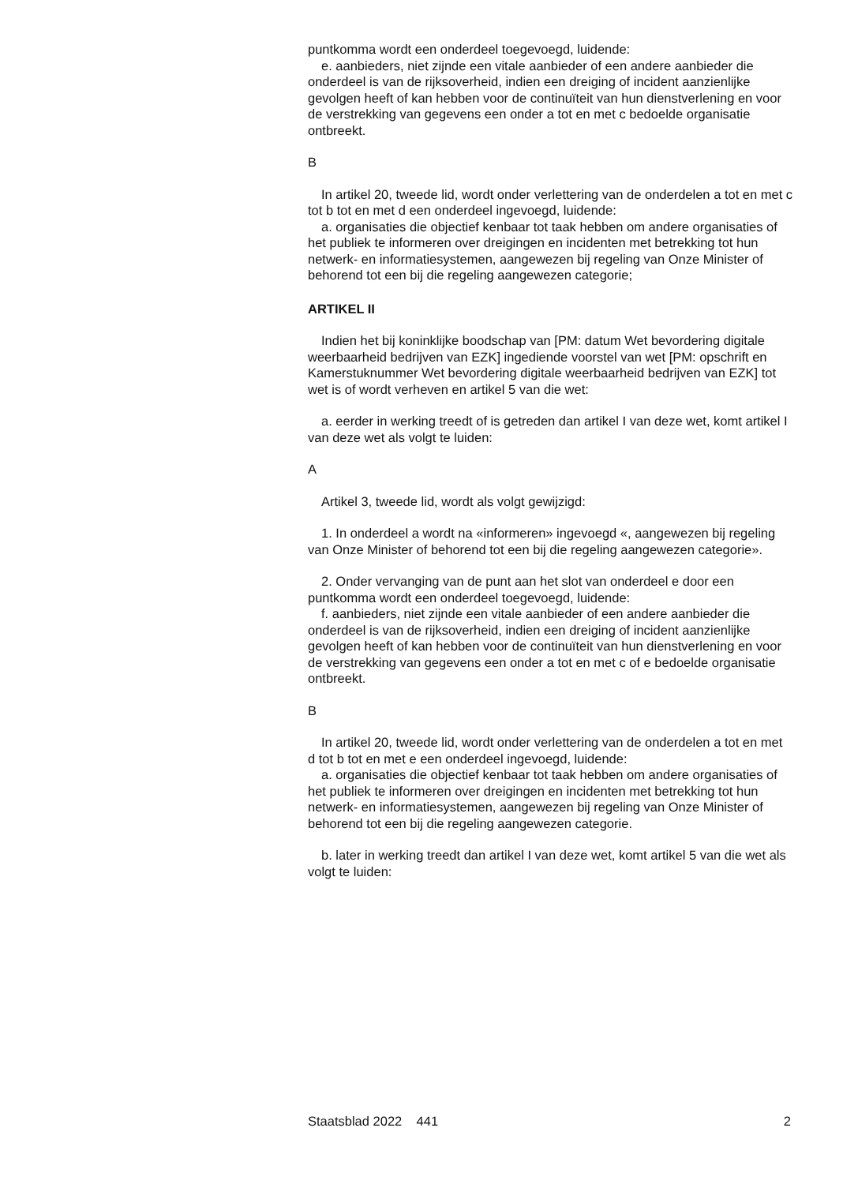puntkomma wordt een onderdeel toegevoegd, luidende:
e. aanbieders, niet zijnde een vitale aanbieder of een andere aanbieder die onderdeel is van de rijksoverheid, indien een dreiging of incident aanzienlijke gevolgen heeft of kan hebben voor de continuïteit van hun dienstverlening en voor de verstrekking van gegevens een onder a tot en met c bedoelde organisatie ontbreekt.
B
In artikel 20, tweede lid, wordt onder verlettering van de onderdelen a tot en met c tot b tot en met d een onderdeel ingevoegd, luidende:
a. organisaties die objectief kenbaar tot taak hebben om andere organisaties of het publiek te informeren over dreigingen en incidenten met betrekking tot hun netwerk- en informatiesystemen, aangewezen bij regeling van Onze Minister of behorend tot een bij die regeling aangewezen categorie;
ARTIKEL II
Indien het bij koninklijke boodschap van [PM: datum Wet bevordering digitale weerbaarheid bedrijven van EZK] ingediende voorstel van wet [PM: opschrift en Kamerstuknummer Wet bevordering digitale weerbaarheid bedrijven van EZK] tot wet is of wordt verheven en artikel 5 van die wet:
a. eerder in werking treedt of is getreden dan artikel I van deze wet, komt artikel I van deze wet als volgt te luiden:
A
Artikel 3, tweede lid, wordt als volgt gewijzigd:
1. In onderdeel a wordt na «informeren» ingevoegd «, aangewezen bij regeling van Onze Minister of behorend tot een bij die regeling aangewezen categorie».
2. Onder vervanging van de punt aan het slot van onderdeel e door een puntkomma wordt een onderdeel toegevoegd, luidende:
f. aanbieders, niet zijnde een vitale aanbieder of een andere aanbieder die onderdeel is van de rijksoverheid, indien een dreiging of incident aanzienlijke gevolgen heeft of kan hebben voor de continuïteit van hun dienstverlening en voor de verstrekking van gegevens een onder a tot en met c of e bedoelde organisatie ontbreekt.
B
In artikel 20, tweede lid, wordt onder verlettering van de onderdelen a tot en met d tot b tot en met e een onderdeel ingevoegd, luidende:
a. organisaties die objectief kenbaar tot taak hebben om andere organisaties of het publiek te informeren over dreigingen en incidenten met betrekking tot hun netwerk- en informatiesystemen, aangewezen bij regeling van Onze Minister of behorend tot een bij die regeling aangewezen categorie.
b. later in werking treedt dan artikel I van deze wet, komt artikel 5 van die wet als volgt te luiden:
Staatsblad 2022 441 2